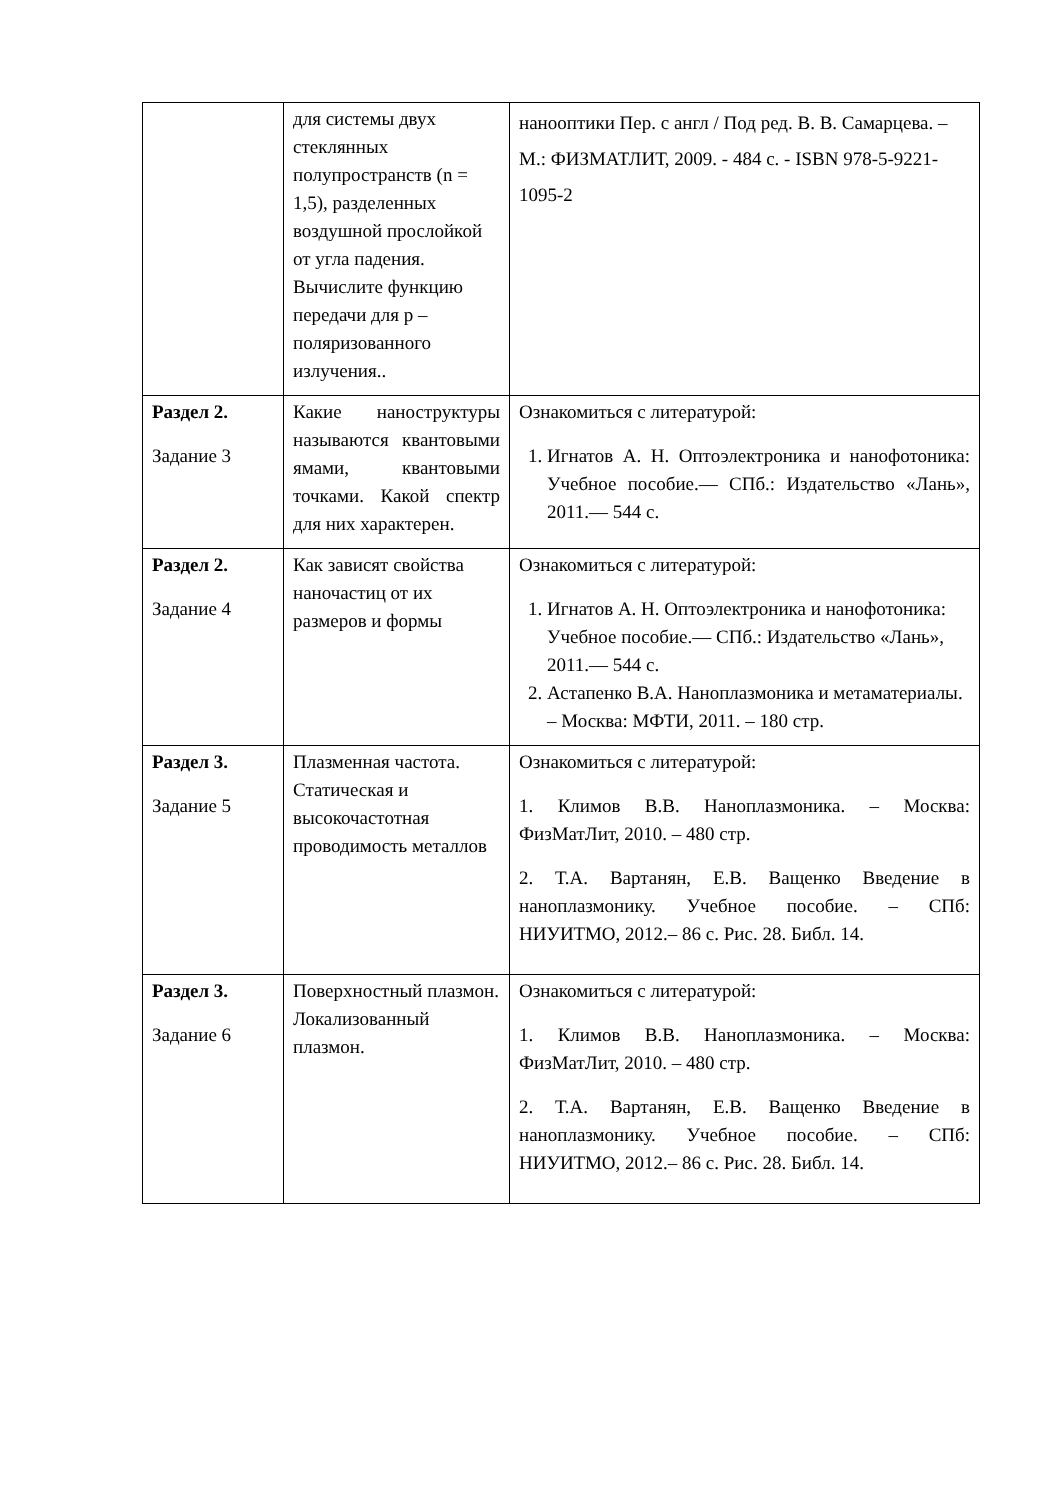| | для системы двух стеклянных полупространств (n = 1,5), разделенных воздушной прослойкой от угла падения. Вычислите функцию передачи для p – поляризованного излучения.. | нанооптики Пер. с англ / Под ред. В. В. Самарцева. – М.: ФИЗМАТЛИТ, 2009. - 484 с. - ISBN 978-5-9221-1095-2 |
| Раздел 2. Задание 3 | Какие наноструктуры называются квантовыми ямами, квантовыми точками. Какой спектр для них характерен. | Ознакомиться с литературой: 1. Игнатов А. Н. Оптоэлектроника и нанофотоника: Учебное пособие.— СПб.: Издательство «Лань», 2011.— 544 с. |
| Раздел 2. Задание 4 | Как зависят свойства наночастиц от их размеров и формы | Ознакомиться с литературой: 1. Игнатов А. Н. Оптоэлектроника и нанофотоника: Учебное пособие.— СПб.: Издательство «Лань», 2011.— 544 с. 2. Астапенко В.А. Наноплазмоника и метаматериалы. – Москва: МФТИ, 2011. – 180 стр. |
| Раздел 3. Задание 5 | Плазменная частота. Статическая и высокочастотная проводимость металлов | Ознакомиться с литературой: 1. Климов В.В. Наноплазмоника. – Москва: ФизМатЛит, 2010. – 480 стр. 2. Т.А. Вартанян, Е.В. Ващенко Введение в наноплазмонику. Учебное пособие. – СПб: НИУИТМО, 2012.– 86 с. Рис. 28. Библ. 14. |
| Раздел 3. Задание 6 | Поверхностный плазмон. Локализованный плазмон. | Ознакомиться с литературой: 1. Климов В.В. Наноплазмоника. – Москва: ФизМатЛит, 2010. – 480 стр. 2. Т.А. Вартанян, Е.В. Ващенко Введение в наноплазмонику. Учебное пособие. – СПб: НИУИТМО, 2012.– 86 с. Рис. 28. Библ. 14. |